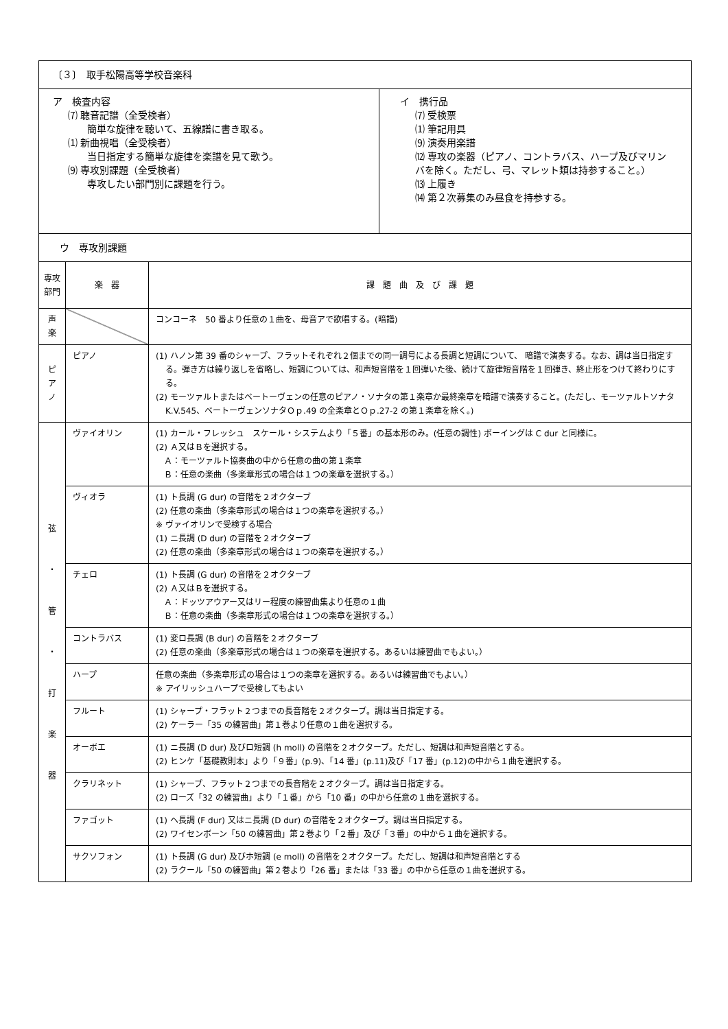| 〔３〕 取手松陽高等学校音楽科 | | |
| / ア 検査内容 ⑺ 聴音記譜（全受検者） 簡単な旋律を聴いて、五線譜に書き取る。 ⑴ 新曲視唱（全受検者） 当日指定する簡単な旋律を楽譜を見て歌う。 ⑼ 専攻別課題（全受検者） 専攻したい部門別に課題を行う。 / イ 携行品 ⑺ 受検票 ⑴ 筆記用具 ⑼ 演奏用楽譜 ⑿ 専攻の楽器（ピアノ、コントラバス、ハープ及びマリンバを除く。ただし、弓、マレット類は持参すること。） ⒀ 上履き ⒁ 第２次募集のみ昼食を持参する。 / | | |
| ウ 専攻別課題 | | |
| 専攻部門 | 楽 器 | 課 題 曲 及 び 課 題 |
| 声楽 | | コンコーネ 50 番より任意の１曲を、母音アで歌唱する。(暗譜) |
| ピアノ | ピアノ | (1) ハノン第 39 番のシャープ、フラットそれぞれ２個までの同一調号による長調と短調について、 暗譜で演奏する。なお、調は当日指定する。弾き方は繰り返しを省略し、短調については、和声短音階を１回弾いた後、続けて旋律短音階を１回弾き、終止形をつけて終わりにする。 (2) モーツァルトまたはベートーヴェンの任意のピアノ・ソナタの第１楽章か最終楽章を暗譜で演奏すること。(ただし、モーツァルトソナタK.V.545、ベートーヴェンソナタＯｐ.49 の全楽章とＯｐ.27-2 の第１楽章を除く。) |
| 弦 ・ 管 ・ 打 楽 器 | ヴァイオリン | (1) カール・フレッシュ スケール・システムより「５番」の基本形のみ。(任意の調性) ボーイングは C dur と同様に。 (2) Ａ又はＢを選択する。 Ａ：モーツァルト協奏曲の中から任意の曲の第１楽章 Ｂ：任意の楽曲（多楽章形式の場合は１つの楽章を選択する。） |
| | ヴィオラ | (1) ト長調 (G dur) の音階を２オクターブ (2) 任意の楽曲（多楽章形式の場合は１つの楽章を選択する。） ※ ヴァイオリンで受検する場合 (1) ニ長調 (D dur) の音階を２オクターブ (2) 任意の楽曲（多楽章形式の場合は１つの楽章を選択する。） |
| | チェロ | (1) ト長調 (G dur) の音階を２オクターブ (2) Ａ又はＢを選択する。 Ａ：ドッツアウアー又はリー程度の練習曲集より任意の１曲 Ｂ：任意の楽曲（多楽章形式の場合は１つの楽章を選択する。） |
| | コントラバス | (1) 変ロ長調 (B dur) の音階を２オクターブ (2) 任意の楽曲（多楽章形式の場合は１つの楽章を選択する。あるいは練習曲でもよい。） |
| | ハープ | 任意の楽曲（多楽章形式の場合は１つの楽章を選択する。あるいは練習曲でもよい。） ※ アイリッシュハープで受検してもよい |
| | フルート | (1) シャープ・フラット２つまでの長音階を２オクターブ。調は当日指定する。 (2) ケーラー「35 の練習曲」第１巻より任意の１曲を選択する。 |
| | オーボエ | (1) ニ長調 (D dur) 及びロ短調 (h moll) の音階を２オクターブ。ただし、短調は和声短音階とする。 (2) ヒンケ「基礎教則本」より「９番」(p.9)、「14 番」(p.11)及び「17 番」(p.12)の中から１曲を選択する。 |
| | クラリネット | (1) シャープ、フラット２つまでの長音階を２オクターブ。調は当日指定する。 (2) ローズ「32 の練習曲」より「１番」から「10 番」の中から任意の１曲を選択する。 |
| | ファゴット | (1) ヘ長調 (F dur) 又はニ長調 (D dur) の音階を２オクターブ。調は当日指定する。 (2) ワイセンボーン「50 の練習曲」第２巻より「２番」及び「３番」の中から１曲を選択する。 |
| | サクソフォン | (1) ト長調 (G dur) 及びホ短調 (e moll) の音階を２オクターブ。ただし、短調は和声短音階とする (2) ラクール「50 の練習曲」第２巻より「26 番」または「33 番」の中から任意の１曲を選択する。 |